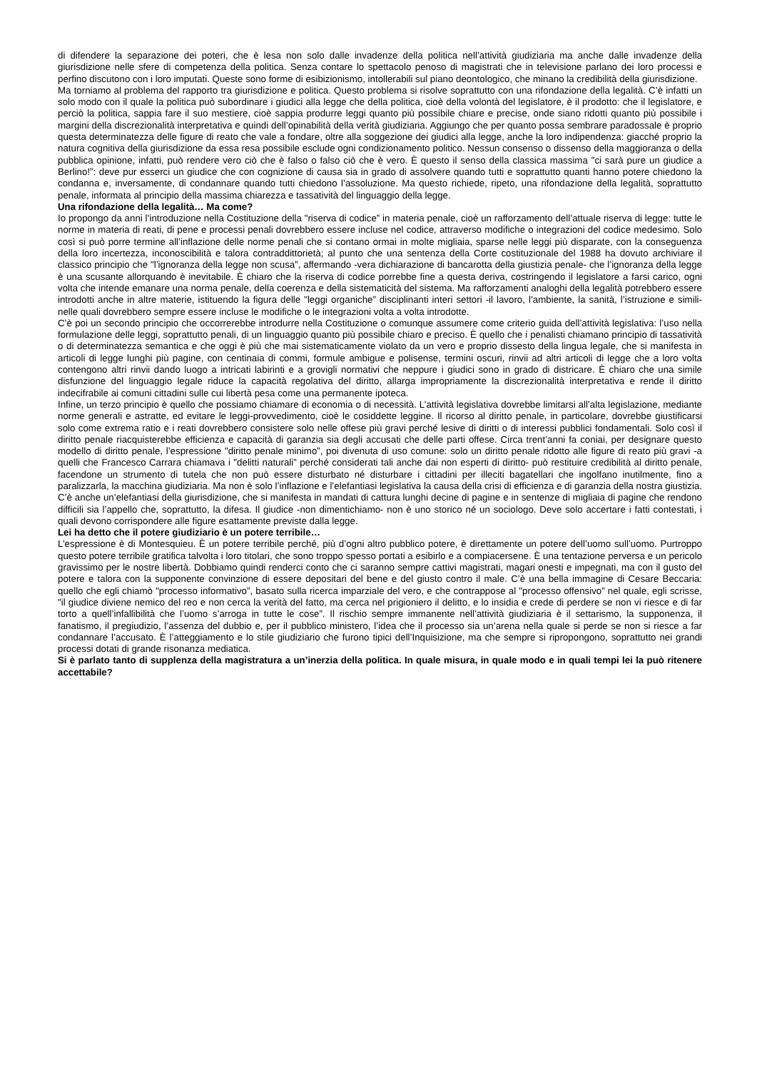di difendere la separazione dei poteri, che è lesa non solo dalle invadenze della politica nell’attività giudiziaria ma anche dalle invadenze della giurisdizione nelle sfere di competenza della politica. Senza contare lo spettacolo penoso di magistrati che in televisione parlano dei loro processi e perfino discutono con i loro imputati. Queste sono forme di esibizionismo, intollerabili sul piano deontologico, che minano la credibilità della giurisdizione.
Ma torniamo al problema del rapporto tra giurisdizione e politica. Questo problema si risolve soprattutto con una rifondazione della legalità. C’è infatti un solo modo con il quale la politica può subordinare i giudici alla legge che della politica, cioè della volontà del legislatore, è il prodotto: che il legislatore, e perciò la politica, sappia fare il suo mestiere, cioè sappia produrre leggi quanto più possibile chiare e precise, onde siano ridotti quanto più possibile i margini della discrezionalità interpretativa e quindi dell’opinabilità della verità giudiziaria. Aggiungo che per quanto possa sembrare paradossale è proprio questa determinatezza delle figure di reato che vale a fondare, oltre alla soggezione dei giudici alla legge, anche la loro indipendenza: giacché proprio la natura cognitiva della giurisdizione da essa resa possibile esclude ogni condizionamento politico. Nessun consenso o dissenso della maggioranza o della pubblica opinione, infatti, può rendere vero ciò che è falso o falso ciò che è vero. È questo il senso della classica massima "ci sarà pure un giudice a Berlino!”: deve pur esserci un giudice che con cognizione di causa sia in grado di assolvere quando tutti e soprattutto quanti hanno potere chiedono la condanna e, inversamente, di condannare quando tutti chiedono l’assoluzione. Ma questo richiede, ripeto, una rifondazione della legalità, soprattutto penale, informata al principio della massima chiarezza e tassatività del linguaggio della legge.
Una rifondazione della legalità… Ma come?
Io propongo da anni l’introduzione nella Costituzione della "riserva di codice” in materia penale, cioè un rafforzamento dell’attuale riserva di legge: tutte le norme in materia di reati, di pene e processi penali dovrebbero essere incluse nel codice, attraverso modifiche o integrazioni del codice medesimo. Solo così si può porre termine all’inflazione delle norme penali che si contano ormai in molte migliaia, sparse nelle leggi più disparate, con la conseguenza della loro incertezza, inconoscibilità e talora contraddittorietà; al punto che una sentenza della Corte costituzionale del 1988 ha dovuto archiviare il classico principio che "l’ignoranza della legge non scusa”, affermando -vera dichiarazione di bancarotta della giustizia penale- che l’ignoranza della legge è una scusante allorquando è inevitabile. È chiaro che la riserva di codice porrebbe fine a questa deriva, costringendo il legislatore a farsi carico, ogni volta che intende emanare una norma penale, della coerenza e della sistematicità del sistema. Ma rafforzamenti analoghi della legalità potrebbero essere introdotti anche in altre materie, istituendo la figura delle "leggi organiche” disciplinanti interi settori -il lavoro, l’ambiente, la sanità, l’istruzione e simili- nelle quali dovrebbero sempre essere incluse le modifiche o le integrazioni volta a volta introdotte.
C’è poi un secondo principio che occorrerebbe introdurre nella Costituzione o comunque assumere come criterio guida dell’attività legislativa: l’uso nella formulazione delle leggi, soprattutto penali, di un linguaggio quanto più possibile chiaro e preciso. È quello che i penalisti chiamano principio di tassatività o di determinatezza semantica e che oggi è più che mai sistematicamente violato da un vero e proprio dissesto della lingua legale, che si manifesta in articoli di legge lunghi più pagine, con centinaia di commi, formule ambigue e polisense, termini oscuri, rinvii ad altri articoli di legge che a loro volta contengono altri rinvii dando luogo a intricati labirinti e a grovigli normativi che neppure i giudici sono in grado di districare. È chiaro che una simile disfunzione del linguaggio legale riduce la capacità regolativa del diritto, allarga impropriamente la discrezionalità interpretativa e rende il diritto indecifrabile ai comuni cittadini sulle cui libertà pesa come una permanente ipoteca.
Infine, un terzo principio è quello che possiamo chiamare di economia o di necessità. L’attività legislativa dovrebbe limitarsi all’alta legislazione, mediante norme generali e astratte, ed evitare le leggi-provvedimento, cioè le cosiddette leggine. Il ricorso al diritto penale, in particolare, dovrebbe giustificarsi solo come extrema ratio e i reati dovrebbero consistere solo nelle offese più gravi perché lesive di diritti o di interessi pubblici fondamentali. Solo così il diritto penale riacquisterebbe efficienza e capacità di garanzia sia degli accusati che delle parti offese. Circa trent’anni fa coniai, per designare questo modello di diritto penale, l’espressione "diritto penale minimo”, poi divenuta di uso comune: solo un diritto penale ridotto alle figure di reato più gravi -a quelli che Francesco Carrara chiamava i "delitti naturali” perché considerati tali anche dai non esperti di diritto- può restituire credibilità al diritto penale, facendone un strumento di tutela che non può essere disturbato né disturbare i cittadini per illeciti bagatellari che ingolfano inutilmente, fino a paralizzarla, la macchina giudiziaria. Ma non è solo l’inflazione e l’elefantiasi legislativa la causa della crisi di efficienza e di garanzia della nostra giustizia. C’è anche un’elefantiasi della giurisdizione, che si manifesta in mandati di cattura lunghi decine di pagine e in sentenze di migliaia di pagine che rendono difficili sia l’appello che, soprattutto, la difesa. Il giudice -non dimentichiamo- non è uno storico né un sociologo. Deve solo accertare i fatti contestati, i quali devono corrispondere alle figure esattamente previste dalla legge.
Lei ha detto che il potere giudiziario è un potere terribile…
L’espressione è di Montesquieu. È un potere terribile perché, più d’ogni altro pubblico potere, è direttamente un potere dell’uomo sull’uomo. Purtroppo questo potere terribile gratifica talvolta i loro titolari, che sono troppo spesso portati a esibirlo e a compiacersene. È una tentazione perversa e un pericolo gravissimo per le nostre libertà. Dobbiamo quindi renderci conto che ci saranno sempre cattivi magistrati, magari onesti e impegnati, ma con il gusto del potere e talora con la supponente convinzione di essere depositari del bene e del giusto contro il male. C’è una bella immagine di Cesare Beccaria: quello che egli chiamò "processo informativo”, basato sulla ricerca imparziale del vero, e che contrappose al "processo offensivo” nel quale, egli scrisse, "il giudice diviene nemico del reo e non cerca la verità del fatto, ma cerca nel prigioniero il delitto, e lo insidia e crede di perdere se non vi riesce e di far torto a quell’infallibilità che l’uomo s’arroga in tutte le cose”. Il rischio sempre immanente nell’attività giudiziaria è il settarismo, la supponenza, il fanatismo, il pregiudizio, l’assenza del dubbio e, per il pubblico ministero, l’idea che il processo sia un’arena nella quale si perde se non si riesce a far condannare l’accusato. È l’atteggiamento e lo stile giudiziario che furono tipici dell’Inquisizione, ma che sempre si ripropongono, soprattutto nei grandi processi dotati di grande risonanza mediatica.
Si è parlato tanto di supplenza della magistratura a un’inerzia della politica. In quale misura, in quale modo e in quali tempi lei la può ritenere accettabile?